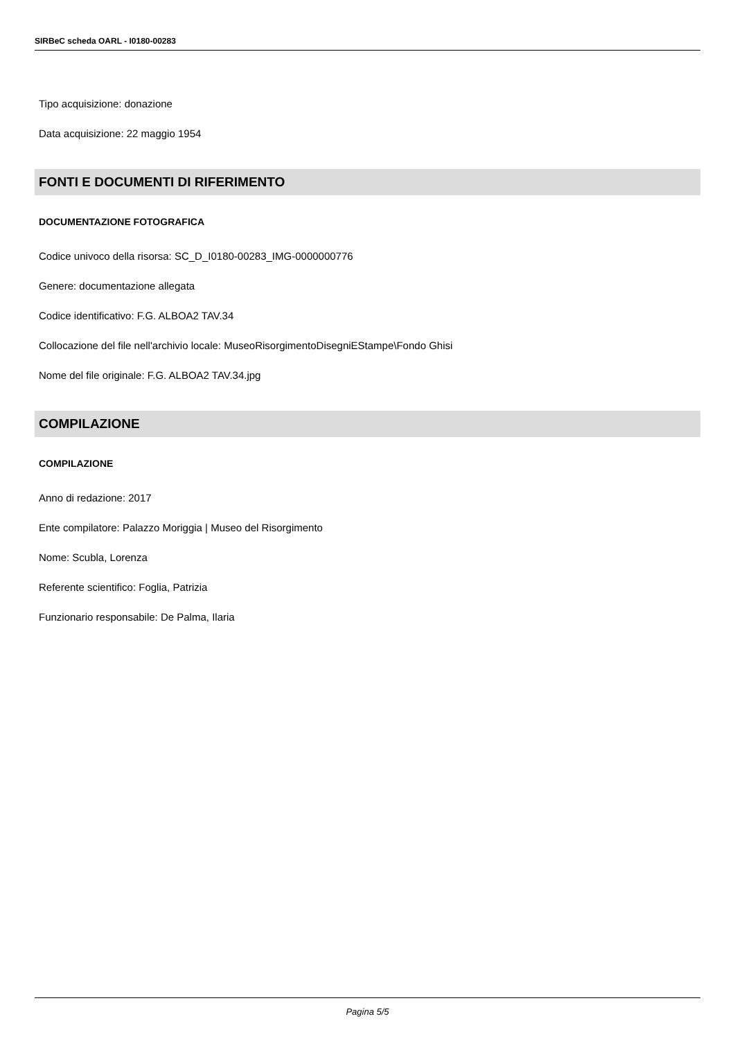SIRBeC scheda OARL - I0180-00283
Tipo acquisizione: donazione
Data acquisizione: 22 maggio 1954
FONTI E DOCUMENTI DI RIFERIMENTO
DOCUMENTAZIONE FOTOGRAFICA
Codice univoco della risorsa: SC_D_I0180-00283_IMG-0000000776
Genere: documentazione allegata
Codice identificativo: F.G. ALBOA2 TAV.34
Collocazione del file nell'archivio locale: MuseoRisorgimentoDisegniEStampe\Fondo Ghisi
Nome del file originale: F.G. ALBOA2 TAV.34.jpg
COMPILAZIONE
COMPILAZIONE
Anno di redazione: 2017
Ente compilatore: Palazzo Moriggia | Museo del Risorgimento
Nome: Scubla, Lorenza
Referente scientifico: Foglia, Patrizia
Funzionario responsabile: De Palma, Ilaria
Pagina 5/5